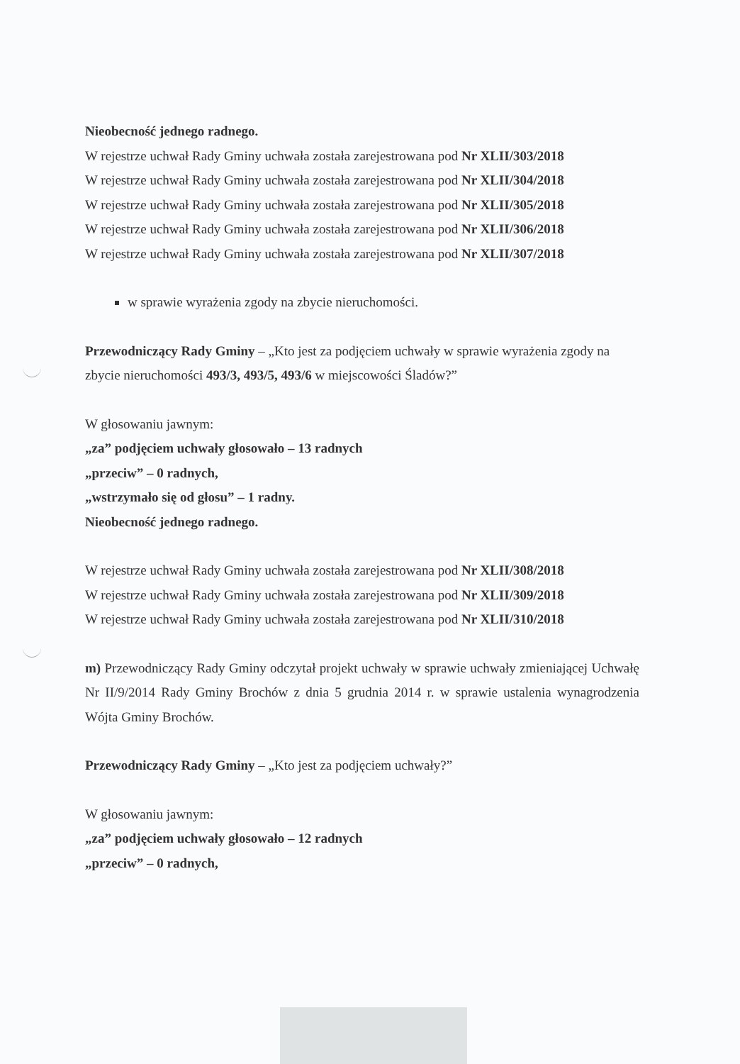Nieobecność jednego radnego.
W rejestrze uchwał Rady Gminy uchwała została zarejestrowana pod Nr XLII/303/2018
W rejestrze uchwał Rady Gminy uchwała została zarejestrowana pod Nr XLII/304/2018
W rejestrze uchwał Rady Gminy uchwała została zarejestrowana pod Nr XLII/305/2018
W rejestrze uchwał Rady Gminy uchwała została zarejestrowana pod Nr XLII/306/2018
W rejestrze uchwał Rady Gminy uchwała została zarejestrowana pod Nr XLII/307/2018
w sprawie wyrażenia zgody na zbycie nieruchomości.
Przewodniczący Rady Gminy – „Kto jest za podjęciem uchwały w sprawie wyrażenia zgody na zbycie nieruchomości 493/3, 493/5, 493/6 w miejscowości Śladów?”
W głosowaniu jawnym:
„za” podjęciem uchwały głosowało – 13 radnych
„przeciw” – 0 radnych,
„wstrzymało się od głosu” – 1 radny.
Nieobecność jednego radnego.
W rejestrze uchwał Rady Gminy uchwała została zarejestrowana pod Nr XLII/308/2018
W rejestrze uchwał Rady Gminy uchwała została zarejestrowana pod Nr XLII/309/2018
W rejestrze uchwał Rady Gminy uchwała została zarejestrowana pod Nr XLII/310/2018
m) Przewodniczący Rady Gminy odczytał projekt uchwały w sprawie uchwały zmieniającej Uchwałę Nr II/9/2014 Rady Gminy Brochów z dnia 5 grudnia 2014 r. w sprawie ustalenia wynagrodzenia Wójta Gminy Brochów.
Przewodniczący Rady Gminy – „Kto jest za podjęciem uchwały?”
W głosowaniu jawnym:
„za” podjęciem uchwały głosowało – 12 radnych
„przeciw” – 0 radnych,